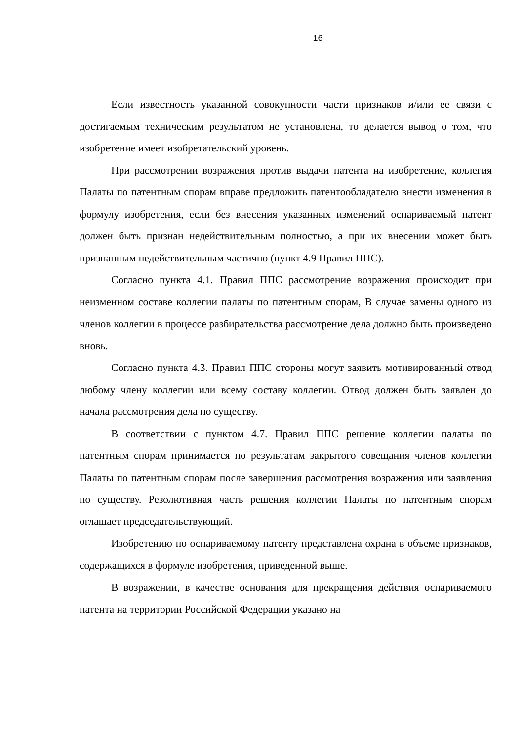16
Если известность указанной совокупности части признаков и/или ее связи с достигаемым техническим результатом не установлена, то делается вывод о том, что изобретение имеет изобретательский уровень.
При рассмотрении возражения против выдачи патента на изобретение, коллегия Палаты по патентным спорам вправе предложить патентообладателю внести изменения в формулу изобретения, если без внесения указанных изменений оспариваемый патент должен быть признан недействительным полностью, а при их внесении может быть признанным недействительным частично (пункт 4.9 Правил ППС).
Согласно пункта 4.1. Правил ППС рассмотрение возражения происходит при неизменном составе коллегии палаты по патентным спорам, В случае замены одного из членов коллегии в процессе разбирательства рассмотрение дела должно быть произведено вновь.
Согласно пункта 4.3. Правил ППС стороны могут заявить мотивированный отвод любому члену коллегии или всему составу коллегии. Отвод должен быть заявлен до начала рассмотрения дела по существу.
В соответствии с пунктом 4.7. Правил ППС решение коллегии палаты по патентным спорам принимается по результатам закрытого совещания членов коллегии Палаты по патентным спорам после завершения рассмотрения возражения или заявления по существу. Резолютивная часть решения коллегии Палаты по патентным спорам оглашает председательствующий.
Изобретению по оспариваемому патенту представлена охрана в объеме признаков, содержащихся в формуле изобретения, приведенной выше.
В возражении, в качестве основания для прекращения действия оспариваемого патента на территории Российской Федерации указано на